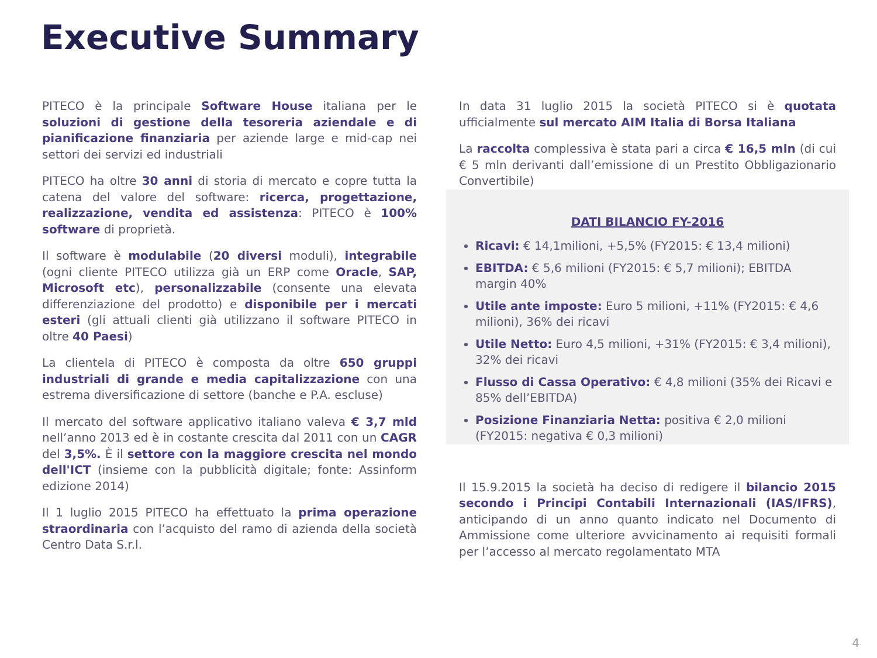Executive Summary
PITECO è la principale Software House italiana per le soluzioni di gestione della tesoreria aziendale e di pianificazione finanziaria per aziende large e mid-cap nei settori dei servizi ed industriali
PITECO ha oltre 30 anni di storia di mercato e copre tutta la catena del valore del software: ricerca, progettazione, realizzazione, vendita ed assistenza: PITECO è 100% software di proprietà.
Il software è modulabile (20 diversi moduli), integrabile (ogni cliente PITECO utilizza già un ERP come Oracle, SAP, Microsoft etc), personalizzabile (consente una elevata differenziazione del prodotto) e disponibile per i mercati esteri (gli attuali clienti già utilizzano il software PITECO in oltre 40 Paesi)
La clientela di PITECO è composta da oltre 650 gruppi industriali di grande e media capitalizzazione con una estrema diversificazione di settore (banche e P.A. escluse)
Il mercato del software applicativo italiano valeva € 3,7 mld nell’anno 2013 ed è in costante crescita dal 2011 con un CAGR del 3,5%. È il settore con la maggiore crescita nel mondo dell'ICT (insieme con la pubblicità digitale; fonte: Assinform edizione 2014)
Il 1 luglio 2015 PITECO ha effettuato la prima operazione straordinaria con l’acquisto del ramo di azienda della società Centro Data S.r.l.
In data 31 luglio 2015 la società PITECO si è quotata ufficialmente sul mercato AIM Italia di Borsa Italiana
La raccolta complessiva è stata pari a circa € 16,5 mln (di cui € 5 mln derivanti dall’emissione di un Prestito Obbligazionario Convertibile)
DATI BILANCIO FY-2016
Ricavi: € 14,1milioni, +5,5% (FY2015: € 13,4 milioni)
EBITDA: € 5,6 milioni (FY2015: € 5,7 milioni); EBITDA margin 40%
Utile ante imposte: Euro 5 milioni, +11% (FY2015: € 4,6 milioni), 36% dei ricavi
Utile Netto: Euro 4,5 milioni, +31% (FY2015: € 3,4 milioni), 32% dei ricavi
Flusso di Cassa Operativo: € 4,8 milioni (35% dei Ricavi e 85% dell’EBITDA)
Posizione Finanziaria Netta: positiva € 2,0 milioni (FY2015: negativa € 0,3 milioni)
Il 15.9.2015 la società ha deciso di redigere il bilancio 2015 secondo i Principi Contabili Internazionali (IAS/IFRS), anticipando di un anno quanto indicato nel Documento di Ammissione come ulteriore avvicinamento ai requisiti formali per l’accesso al mercato regolamentato MTA
4